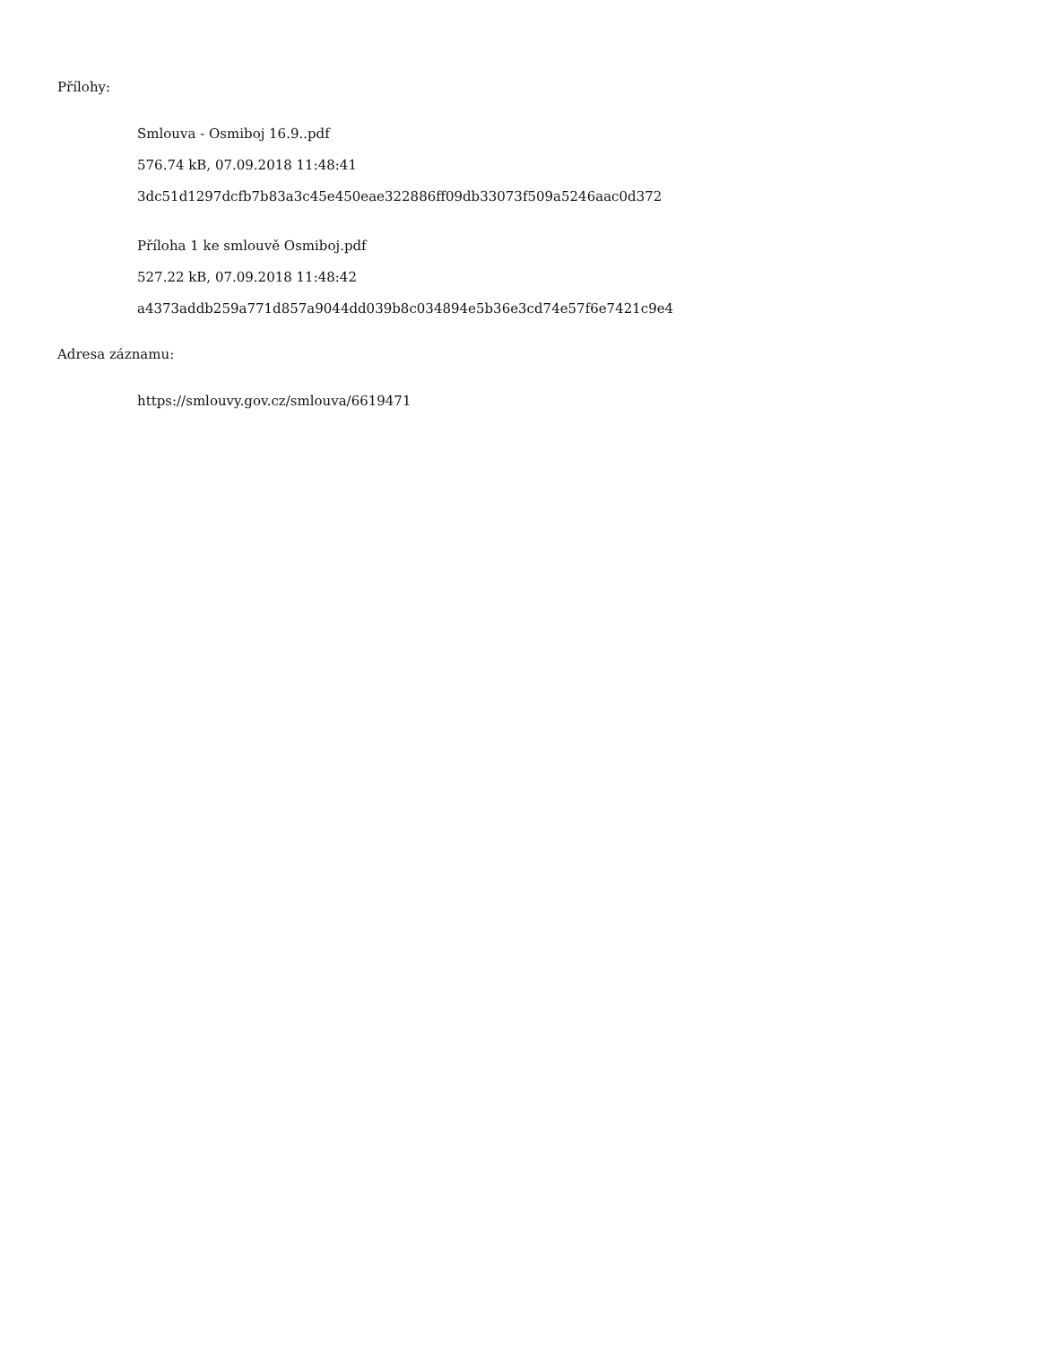Přílohy:
Smlouva - Osmiboj 16.9..pdf
576.74 kB, 07.09.2018 11:48:41
3dc51d1297dcfb7b83a3c45e450eae322886ff09db33073f509a5246aac0d372
Příloha 1 ke smlouvě Osmiboj.pdf
527.22 kB, 07.09.2018 11:48:42
a4373addb259a771d857a9044dd039b8c034894e5b36e3cd74e57f6e7421c9e4
Adresa záznamu:
https://smlouvy.gov.cz/smlouva/6619471